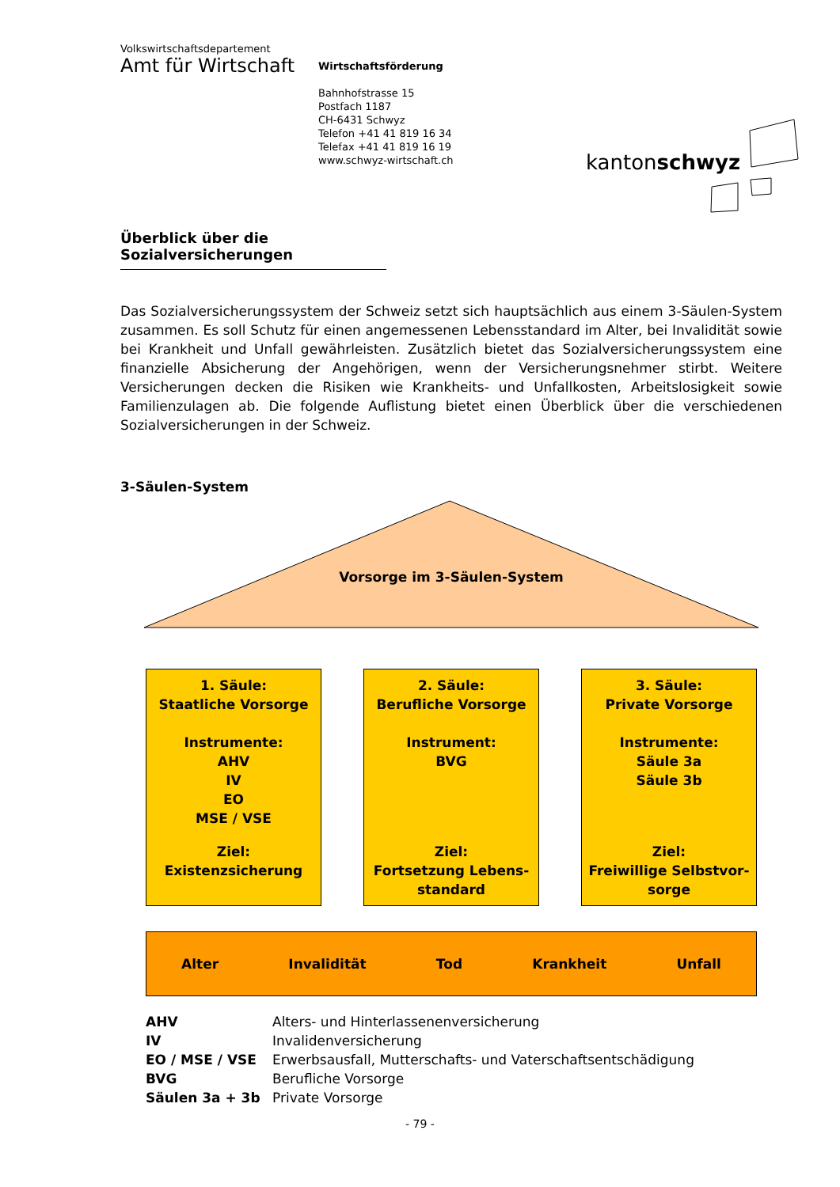Volkswirtschaftsdepartement
Amt für Wirtschaft
Wirtschaftsförderung
Bahnhofstrasse 15
Postfach 1187
CH-6431 Schwyz
Telefon +41 41 819 16 34
Telefax +41 41 819 16 19
www.schwyz-wirtschaft.ch
kantonschwyz
Überblick über die Sozialversicherungen
Das Sozialversicherungssystem der Schweiz setzt sich hauptsächlich aus einem 3-Säulen-System zusammen. Es soll Schutz für einen angemessenen Lebensstandard im Alter, bei Invalidität sowie bei Krankheit und Unfall gewährleisten. Zusätzlich bietet das Sozialversicherungssystem eine finanzielle Absicherung der Angehörigen, wenn der Versicherungsnehmer stirbt. Weitere Versicherungen decken die Risiken wie Krankheits- und Unfallkosten, Arbeitslosigkeit sowie Familienzulagen ab. Die folgende Auflistung bietet einen Überblick über die verschiedenen Sozialversicherungen in der Schweiz.
3-Säulen-System
Vorsorge im 3-Säulen-System
1. Säule:
Staatliche Vorsorge
Instrumente:
AHV
IV
EO
MSE / VSE
Ziel:
Existenzsicherung
2. Säule:
Berufliche Vorsorge
Instrument:
BVG
Ziel:
Fortsetzung Lebens-
standard
3. Säule:
Private Vorsorge
Instrumente:
Säule 3a
Säule 3b
Ziel:
Freiwillige Selbstvor-
sorge
Alter Invalidität Tod Krankheit Unfall
| AHV | Alters- und Hinterlassenenversicherung |
| IV | Invalidenversicherung |
| EO / MSE / VSE | Erwerbsausfall, Mutterschafts- und Vaterschaftsentschädigung |
| BVG | Berufliche Vorsorge |
| Säulen 3a + 3b | Private Vorsorge |
- 79 -